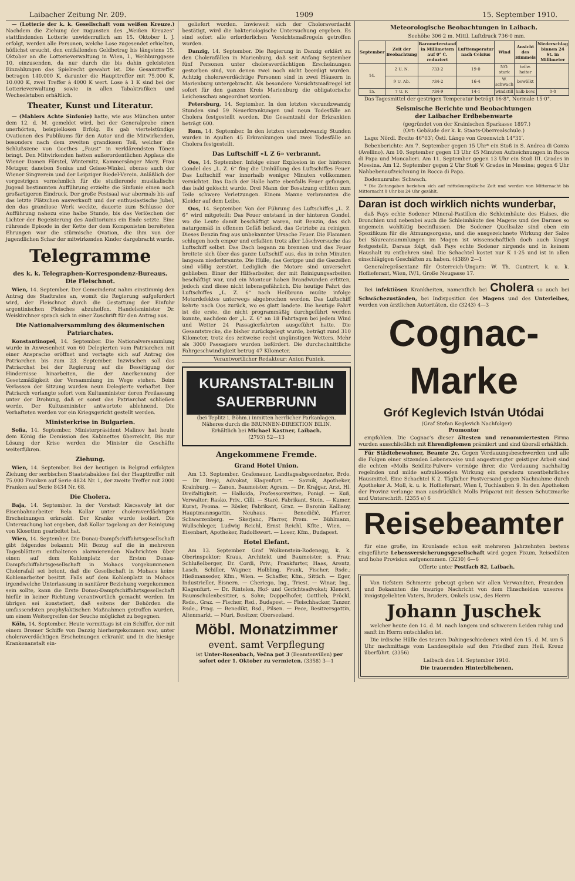Laibacher Zeitung Nr. 209. 1909 15. September 1910.
— (Lotterie der k. k. Gesellschaft vom weißen Kreuze.) Nachdem die Ziehung der zugunsten des „Weißen Kreuzes“ stattfindenden Lotterie unwiderruflich am 15. Oktober l. J. erfolgt, werden alle Personen, welche Lose zugesendet erhielten, höflichst ersucht, den entfallenden Geldbetrag bis längstens 15. Oktober an die Lotterieverwaltung in Wien, I., Weihburggasse 10, einzusenden, da nur durch die bis dahin geleisteten Einzahlungen das Spielrecht gewahrt ist. Die Gesamttreffer betragen 140.000 K, darunter die Haupttreffer mit 75.000 K, 10.000 K, zwei Treffer à 4000 K wert. Lose à 1 K sind bei der Lotterieverwaltung sowie in allen Tabaktrafiken und Wechselstuben erhältlich.
Theater, Kunst und Literatur.
— (Mahlers Achte Sinfonie) hatte, wie aus München unter dem 12. d. M. gemeldet wird, bei der Generalprobe einen unerhörten, beispiellosen Erfolg. Es gab viertelstündige Ovationen des Publikums für den Autor und die Mitwirkenden, besonders nach dem zweiten grandiosen Teil, welcher die Schlußszene von Goethes „Faust“ in verklärendsten Tönen bringt. Den Mitwirkenden hatten außerordentlichen Applaus die Wiener Damen Förstel, Winternitz, Kammersänger Mary, Frau Metzger, daneben Senius und Geisse-Winkel, ebenso auch der Wiener Singverein und der Leipziger Riedel-Verein. Anläßlich der vorgestrigen vornehmlich für die studierende musikalische Jugend bestimmten Aufführung erzielte die Sinfonie einen noch großartigeren Eindruck. Der große Festsaal war abermals bis auf das letzte Plätzchen ausverkauft und der enthusiastische Jubel, den das grandiose Werk weckte, dauerte zum Schlusse der Aufführung nahezu eine halbe Stunde, bis das Verlöschen der Lichter der Begeisterung des Auditoriums ein Ende setzte. Eine rührende Episode in der Kette der dem Komponisten bereiteten Ehrungen war die stürmische Ovation, die ihm von der jugendlichen Schar der mitwirkenden Kinder dargebracht wurde.
Telegramme
des k. k. Telegraphen-Korrespondenz-Bureaus.
Die Fleischnot.
Wien, 14. September. Der Gemeinderat nahm einstimmig den Antrag des Stadtrates an, womit die Regierung aufgefordert wird, der Fleischnot durch die Gestattung der Einfuhr argentinischen Fleisches abzuhelfen. Handelsminister Dr. Weiskirchner sprach sich in einer Zuschrift für den Antrag aus.
Die Nationalversammlung des ökumenischen Patriarchates.
Konstantinopel, 14. September. Die Nationalversammlung wurde in Anwesenheit von 60 Delegierten vom Patriarchen mit einer Ansprache eröffnet und vertagte sich auf Antrag des Patriarchen bis zum 23. September. Inzwischen soll das Patriarchat bei der Regierung auf die Beseitigung der Hindernisse hinarbeiten, die der Anerkennung der Gesetzmäßigkeit der Versammlung im Wege stehen. Beim Verlassen der Sitzung wurden neun Delegierte verhaftet. Der Patriarch verlangte sofort vom Kultusminister deren Freilassung unter der Drohung, daß er sonst das Patriarchat schließen werde. Der Kultusminister antwortete ablehnend. Die Verhafteten werden vor ein Kriegsgericht gestellt werden.
Ministerkrise in Bulgarien.
Sofia, 14. September. Ministerpräsident Malinov hat heute dem König die Demission des Kabinettes überreicht. Bis zur Lösung der Krise werden die Minister die Geschäfte weiterführen.
Ziehung.
Wien, 14. September. Bei der heutigen in Belgrad erfolgten Ziehung der serbischen Staatstabaklose fiel der Haupttreffer mit 75.000 Franken auf Serie 4824 Nr. 1, der zweite Treffer mit 2000 Franken auf Serie 8434 Nr. 68.
Die Cholera.
Baja, 14. September. In der Vorstadt Kiscsavoly ist der Eisenbahnarbeiter Bela Kollar unter choleraverdächtigen Erscheinungen erkrankt. Der Kranke wurde isoliert. Die Untersuchung hat ergeben, daß Kollar tagelang an der Reinigung von Klosetten gearbeitet hat.
Wien, 14. September. Die Donau-Dampfschiffahrtsgesellschaft gibt folgendes bekannt: Mit Bezug auf die in mehreren Tagesblättern enthaltenen alarmierenden Nachrichten über einen auf dem Kohlenplatz der Ersten Donau-Dampfschiffahrtsgesellschaft in Mohacs vorgekommenen Cholerafall sei betont, daß die Gesellschaft in Mohacs keine Kohlenarbeiter besitzt. Falls auf dem Kohlenplatz in Mohacs irgendwelche Unterlassung in sanitärer Beziehung vorgekommen sein sollte, kann die Erste Donau-Dampfschiffahrtsgesellschaft hiefür in keiner Richtung verantwortlich gemacht werden. Im übrigen sei konstatiert, daß seitens der Behörden die umfassendsten prophylaktischen Maßnahmen getroffen wurden, um einem Weitergreifen der Seuche möglichst zu begegnen.
Köln, 14. September. Heute vormittags ist ein Schiffer, der mit einem Bremer Schiffe von Danzig hierhergekommen war, unter choleraverdächtigen Erscheinungen erkrankt und in die hiesige Krankenanstalt ein-
geliefert worden. Inwieweit sich der Choleraverdacht bestätigt, wird die bakteriologische Untersuchung ergeben. Es sind sofort alle erforderlichen Vorsichtsmaßregeln getroffen worden.
Danzig, 14. September. Die Regierung in Danzig erklärt zu den Cholerafällen in Marienburg, daß seit Anfang September fünf Personen unter choleraverdächtigen Erscheinungen gestorben sind, von denen zwei noch nicht beerdigt wurden. Achtzig choleraverdächtige Personen sind in zwei Häusern in Marienburg untergebracht. Als besondere Vorsichtsmaßregel ist sofort für den ganzen Kreis Marienburg die obligatorische Leichenschau angeordnet worden.
Petersburg, 14. September. In den letzten vierundzwanzig Stunden sind 59 Neuerkrankungen und neun Todesfälle an Cholera festgestellt worden. Die Gesamtzahl der Erkrankten beträgt 600.
Rom, 14. September. In den letzten vierundzwanzig Stunden wurden in Apulien 45 Erkrankungen und zwei Todesfälle an Cholera festgestellt.
Das Luftschiff «L Z 6» verbrannt.
Oos, 14. September. Infolge einer Explosion in der hinteren Gondel des „L. Z. 6“ fing die Umhüllung des Luftschiffes Feuer. Das Luftschiff war innerhalb weniger Minuten vollkommen vernichtet. Das Dach der Halle hatte ebenfalls Feuer gefangen, das bald gelöscht wurde. Drei Mann der Besatzung erlitten zum Teile schwere Verletzungen. Einem Manne verbrannten die Kleider auf dem Leibe.
Oos, 14. September. Von der Führung des Luftschiffes „L. Z. 6“ wird mitgeteilt: Das Feuer entstand in der hinteren Gondel, wo die Leute damit beschäftigt waren, mit Benzin, das sich naturgemäß in offenem Gefäß befand, das Getriebe zu reinigen. Dieses Benzin fing aus unbekannter Ursache Feuer. Die Flammen schlugen hoch empor und erfaßten trotz aller Löschversuche das Luftschiff selbst. Das Dach begann zu brennen und das Feuer breitete sich über das ganze Luftschiff aus, das in zehn Minuten langsam niederbrannte. Die Hülle, das Gerippe und die Gaszellen sind völlig zerstört. Lediglich die Motore sind unversehrt geblieben. Einer der Hilfsarbeiter, der mit Reinigungsarbeiten beschäftigt war, und ein Monteur haben Brandwunden erlitten, jedoch sind diese nicht lebensgefährlich. Die heutige Fahrt des Luftschiffes „L. Z. 6“ nach Heilbronn mußte infolge Motordefektes unterwegs abgebrochen werden. Das Luftschiff kehrte nach Oos zurück, wo es glatt landete. Die heutige Fahrt ist die erste, die nicht programmäßig durchgeführt werden konnte, nachdem der „L. Z. 6“ an 18 Fahrtagen bei jedem Wind und Wetter 24 Passagierfahrten ausgeführt hatte. Die Gesamtstrecke, die bisher zurückgelegt wurde, beträgt rund 310 Kilometer, trotz des zeitweise recht ungünstigen Wetters. Mehr als 3000 Passagiere wurden befördert. Die durchschnittliche Fahrgeschwindigkeit betrug 47 Kilometer.
Verantwortlicher Redakteur: Anton Funtek.
KURANSTALT-BILIN
SAUERBRUNN
(bei Teplitz i. Böhm.) inmitten herrlicher Parkanlagen.
Näheres durch die BRUNNEN-DIREKTION BILIN.
Erhältlich bei Michael Kastner, Laibach.
(2793) 52—13
Angekommene Fremde.
Grand Hotel Union.
Am 13. September. Grafenauer, Landtagsabgeordneter, Brdo. — Dr. Brejc, Advokat, Klagenfurt. — Savnik, Apotheker, Krainburg. — Zanon, Baumeister, Agram. — Dr. Krajgar, Arzt, Hl. Dreifaltigkeit. — Halloida, Professorswitwe, Ponigl. — Kuß, Verwalter; Rasko, Priv., Cilli. — Staré, Fabrikant, Stein. — Kumer, Kurat, Peoma. — Rösler, Fabrikant, Graz. — Baronin Kalliany, Hauptmannsgattin, Neuhaus. — Benedičič, Pfarrer, Schwarzenberg. — Skerjanc, Pfarrer, Prem. — Bühlmann, Wullschleger, Ludwig Reichl, Ernst Reichl, Kflte., Wien. — Eisenbart, Apotheker, Rudolfswert. — Loser, Kfm., Budapest.
Hotel Elefant.
Am 13. September. Graf Wolkenstein-Rodenegg, k. k. Oberinspektor; Kraus, Architekt und Baumeister, s. Frau; Schlußelberger, Dr. Cordi, Priv.; Frankfurter, Haas, Arentz, Lasch, Schiller, Wagner, Holbling, Frank, Fischer, Rsde.; Hießmanseder, Kfm., Wien. — Schaffer, Kfm., Sittich. — Eger, Industrieller, Eisnern. — Cheriego, Ing., Triest. — Winar, Ing., Klagenfurt. — Dr. Rintelen, Hof- und Gerichtsadvokat; Klenert, Baumschulenbesitzer, s. Sohn; Doppelhofer, Gottlieb, Pröckl, Rsde., Graz. — Fischer, Rsd., Budapest. — Fleischhacker, Tanzer, Rsde., Prag. — Benedikt, Rsd., Pilsen. — Pece, Besitzersgattin, Altenmarkt. — Muri, Besitzer, Oberseeland.
Möbl. Monatzimmer
event. samt Verpflegung
ist Unter-Rosenbach, Večna pot 3 (Beamtenvillen) per sofort oder 1. Oktober zu vermieten. (3358) 3—1
Meteorologische Beobachtungen in Laibach.
Seehöhe 306·2 m. Mittl. Luftdruck 736·0 mm.
| September | Zeit der Beobachtung | Barometerstand in Millimetern auf 0° C. reduziert | Lufttemperatur nach Celsius | Wind | Ansicht des Himmels | Niederschlag binnen 24 St. in Millimeter |
| --- | --- | --- | --- | --- | --- | --- |
| 14. | 2 U. N. | 733·2 | 19·0 | NO. stark | teilw. heiter | |
| | 9 U. Ab. | 734·2 | 16·4 | W. schwach | bewölkt | |
| 15. | 7 U. F. | 734·9 | 14·1 | windstill | halb bew. | 0·0 |
Das Tagesmittel der gestrigen Temperatur beträgt 16·8°, Normale 15·0°.
Seismische Berichte und Beobachtungen
der Laibacher Erdbebenwarte
(gegründet von der Krainischen Sparkasse 1897.)
(Ort: Gebäude der k. k. Staats-Oberrealschule.)
Lage: Nördl. Breite 46°03′; Östl. Länge von Greenwich 14°31′.
Bebenberichte: Am 7. September gegen 15 Uhr* ein Stoß in S. Andrea di Conza (Avellino). Am 10. September gegen 13 Uhr 45 Minuten Aufzeichnungen in Rocca di Papa und Moncalieri. Am 11. September gegen 13 Uhr ein Stoß III. Grades in Messina. Am 12. September gegen 2 Uhr Stoß V. Grades in Messina; gegen 6 Uhr Nahbebenaufzeichnung in Rocca di Papa.
Bodenunruhe: Schwach.
* Die Zeitangaben beziehen sich auf mitteleuropäische Zeit und werden von Mitternacht bis Mitternacht 0 Uhr bis 24 Uhr gezählt.
Daran ist doch wirklich nichts wunderbar,
daß Fays echte Sodener Mineral-Pastillen die Schleimhäute des Halses, die Bronchien und nebenbei auch die Schleimhäute des Magens und des Darmes so ungemein wohltätig beeinflussen. Die Sodener Quellsalze sind eben ein Spezifikum für die Atmungsorgane, und die ausgezeichnete Wirkung der Salze bei Säureansammlungen im Magen ist wissenschaftlich doch auch längst festgestellt. Daraus folgt, daß Fays echte Sodener nirgends und in keinem Haushalt zu entbehren sind. Die Schachtel kostet nur K 1·25 und ist in allen einschlägigen Geschäften zu haben. (4389) 2—1
Generalrepräsentanz für Österreich-Ungarn: W. Th. Guntzert, k. u. k. Hoflieferant, Wien, IV/1, Große Neugasse 17.
Bei infektiösen Krankheiten, namentlich bei Cholera so auch bei Schwächezuständen, bei Indisposition des Magens und des Unterleibes, werden von ärztlichen Autoritäten, die (3243) 4—3
Cognac-Marke
Gróf Keglevich István Utódai
(Graf Stefan Keglevich Nachfolger)
Promontor
empfohlen. Die Cognac’s dieser ältesten und renommiertesten Firma wurden ausschließlich mit Ehrendiplomen prämiiert und sind überall erhältlich.
Für Städtebewohner, Beamte 2c. Gegen Verdauungsbeschwerden und alle die Folgen einer sitzenden Lebensweise und angestrengter geistiger Arbeit sind die echten «Molls Seidlitz-Pulver» vermöge ihrer, die Verdauung nachhaltig regelnden und milde aufzulösenden Wirkung ein geradezu unentbehrliches Hausmittel. Eine Schachtel K 2. Täglicher Postversand gegen Nachnahme durch Apotheker A. Moll, k. u. k. Hoflieferant, Wien I, Tuchlauben 9. In den Apotheken der Provinz verlange man ausdrücklich Molls Präparat mit dessen Schutzmarke und Unterschrift. (2355 e) 6
Reisebeamter
für eine große, im Kronlande schon seit mehreren Jahrzehnten bestens eingeführte Lebensversicherungsgesellschaft wird gegen Fixum, Reisediäten und hohe Provision aufgenommen. (3230) 6—6
Offerte unter Postfach 82, Laibach.
Von tiefstem Schmerze gebeugt geben wir allen Verwandten, Freunden und Bekannten die traurige Nachricht von dem Hinscheiden unseres innigstgeliebten Vaters, Bruders, Onkels usw., des Herrn
Johann Juschek
welcher heute den 14. d. M. nach langem und schwerem Leiden ruhig und sanft im Herrn entschlafen ist.
Die irdische Hülle des teuren Dahingeschiedenen wird den 15. d. M. um 5 Uhr nachmittags vom Landesspitale auf den Friedhof zum Heil. Kreuz überführt. (3356)
Laibach den 14. September 1910.
Die trauernden Hinterbliebenen.